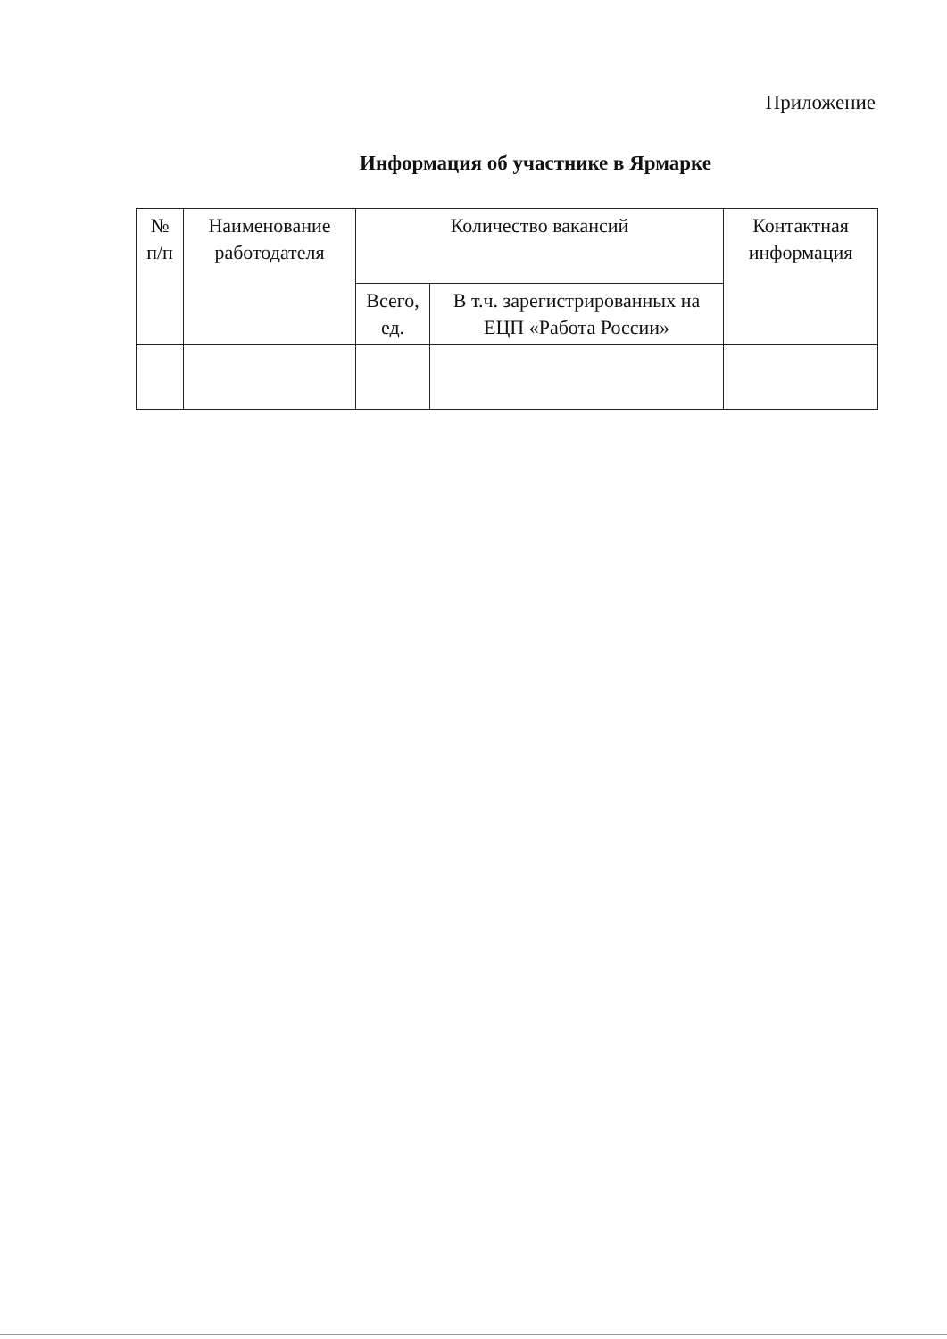Приложение
Информация об участнике в Ярмарке
| № п/п | Наименование работодателя | Количество вакансий | | Контактная информация |
| --- | --- | --- | --- | --- |
| | | Всего, ед. | В т.ч. зарегистрированных на ЕЦП «Работа России» | |